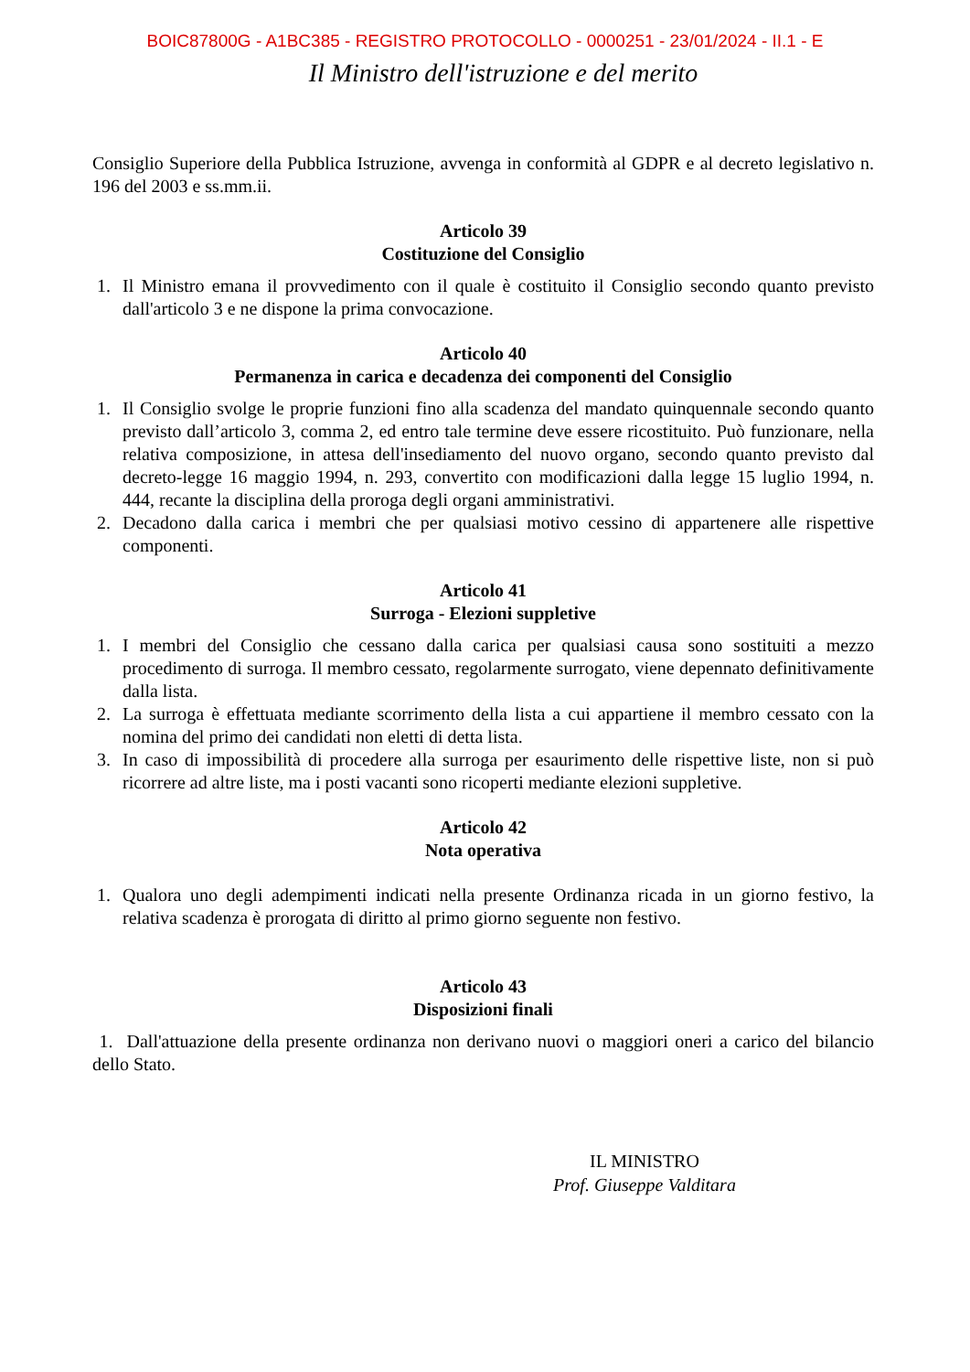BOIC87800G - A1BC385 - REGISTRO PROTOCOLLO - 0000251 - 23/01/2024 - II.1 - E
Il Ministro dell'istruzione e del merito
Consiglio Superiore della Pubblica Istruzione, avvenga in conformità al GDPR e al decreto legislativo n. 196 del 2003 e ss.mm.ii.
Articolo 39
Costituzione del Consiglio
1. Il Ministro emana il provvedimento con il quale è costituito il Consiglio secondo quanto previsto dall'articolo 3 e ne dispone la prima convocazione.
Articolo 40
Permanenza in carica e decadenza dei componenti del Consiglio
1. Il Consiglio svolge le proprie funzioni fino alla scadenza del mandato quinquennale secondo quanto previsto dall’articolo 3, comma 2, ed entro tale termine deve essere ricostituito. Può funzionare, nella relativa composizione, in attesa dell'insediamento del nuovo organo, secondo quanto previsto dal decreto-legge 16 maggio 1994, n. 293, convertito con modificazioni dalla legge 15 luglio 1994, n. 444, recante la disciplina della proroga degli organi amministrativi.
2. Decadono dalla carica i membri che per qualsiasi motivo cessino di appartenere alle rispettive componenti.
Articolo 41
Surroga - Elezioni suppletive
1. I membri del Consiglio che cessano dalla carica per qualsiasi causa sono sostituiti a mezzo procedimento di surroga. Il membro cessato, regolarmente surrogato, viene depennato definitivamente dalla lista.
2. La surroga è effettuata mediante scorrimento della lista a cui appartiene il membro cessato con la nomina del primo dei candidati non eletti di detta lista.
3. In caso di impossibilità di procedere alla surroga per esaurimento delle rispettive liste, non si può ricorrere ad altre liste, ma i posti vacanti sono ricoperti mediante elezioni suppletive.
Articolo 42
Nota operativa
1. Qualora uno degli adempimenti indicati nella presente Ordinanza ricada in un giorno festivo, la relativa scadenza è prorogata di diritto al primo giorno seguente non festivo.
Articolo 43
Disposizioni finali
1. Dall'attuazione della presente ordinanza non derivano nuovi o maggiori oneri a carico del bilancio dello Stato.
IL MINISTRO
Prof. Giuseppe Valditara